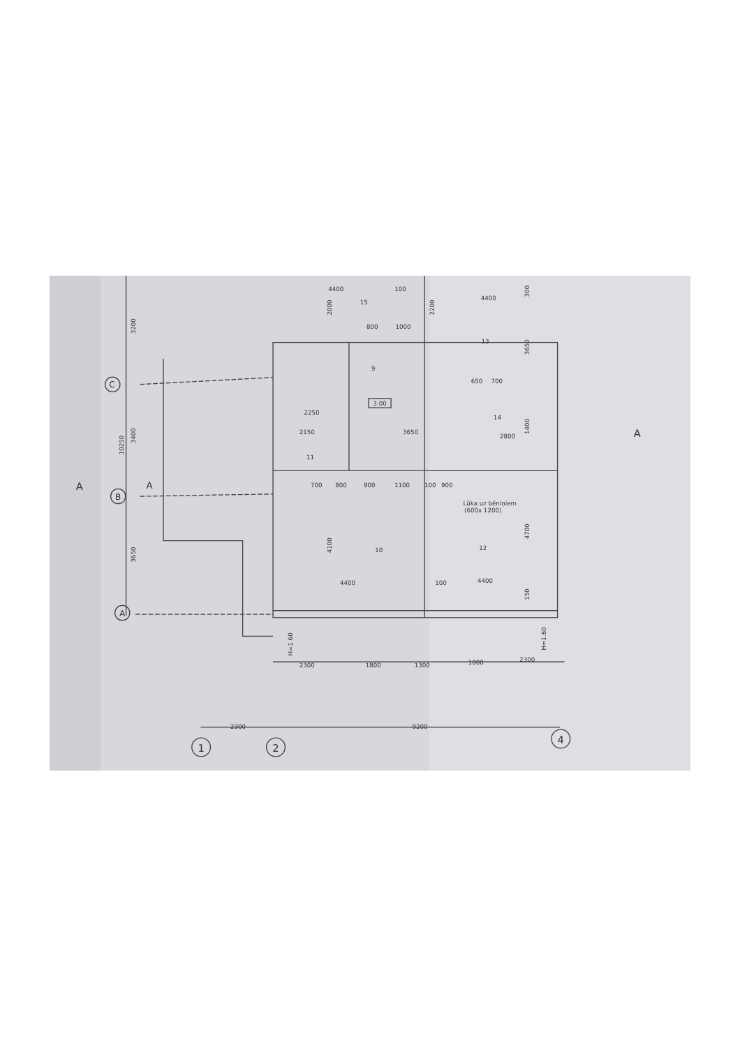4400
100
4400
15
13
9
800
1000
650
700
3.00
14
2250
2150
3650
2800
11
700
800
900
1100
100
900
Lūka uz bēniņiem
(600x 1200)
10
12
4400
100
4400
2300
1800
1300
1800
2300
2300
9200
C
B
A
A
A
A
1
2
4
H=1.60
H=1.60
3200
10250
3400
3650
2000
2200
300
3650
4100
4700
1400
150